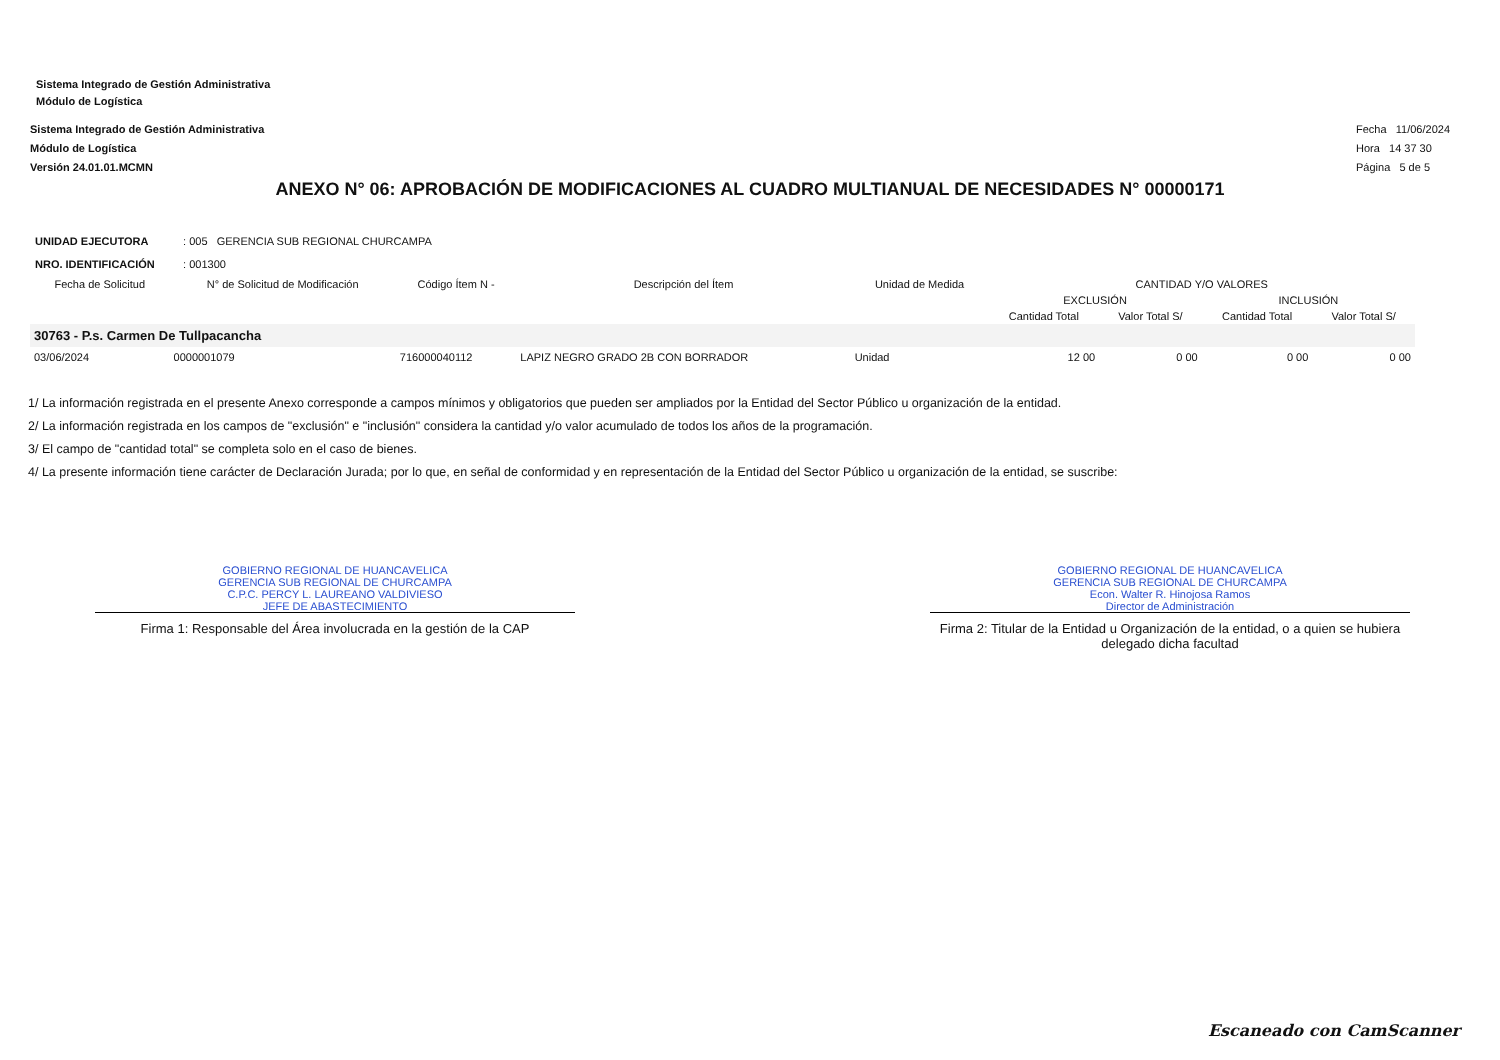Sistema Integrado de Gestión Administrativa
Módulo de Logística
Sistema Integrado de Gestión Administrativa
Módulo de Logística
Versión 24.01.01.MCMN
Fecha 11/06/2024
Hora 14 37 30
Página 5 de 5
ANEXO N° 06: APROBACIÓN DE MODIFICACIONES AL CUADRO MULTIANUAL DE NECESIDADES N° 00000171
UNIDAD EJECUTORA : 005 GERENCIA SUB REGIONAL CHURCAMPA
NRO. IDENTIFICACIÓN : 001300
| Fecha de Solicitud | N° de Solicitud de Modificación | Código Ítem N - | Descripción del Ítem | Unidad de Medida | CANTIDAD Y/O VALORES | | | |
| --- | --- | --- | --- | --- | --- | --- | --- | --- |
| | | | | | EXCLUSIÓN | | INCLUSIÓN | |
| | | | | | Cantidad Total | Valor Total S/ | Cantidad Total | Valor Total S/ |
| 30763 - P.s. Carmen De Tullpacancha | | | | | | | | |
| 03/06/2024 | 0000001079 | 716000040112 | LAPIZ NEGRO GRADO 2B CON BORRADOR | Unidad | 12 00 | 0 00 | 0 00 | 0 00 |
1/ La información registrada en el presente Anexo corresponde a campos mínimos y obligatorios que pueden ser ampliados por la Entidad del Sector Público u organización de la entidad.
2/ La información registrada en los campos de "exclusión" e "inclusión" considera la cantidad y/o valor acumulado de todos los años de la programación.
3/ El campo de "cantidad total" se completa solo en el caso de bienes.
4/ La presente información tiene carácter de Declaración Jurada; por lo que, en señal de conformidad y en representación de la Entidad del Sector Público u organización de la entidad, se suscribe:
GOBIERNO REGIONAL DE HUANCAVELICA
GERENCIA SUB REGIONAL DE CHURCAMPA
C.P.C. PERCY L. LAUREANO VALDIVIESO
JEFE DE ABASTECIMIENTO
Firma 1: Responsable del Área involucrada en la gestión de la CAP
GOBIERNO REGIONAL DE HUANCAVELICA
GERENCIA SUB REGIONAL DE CHURCAMPA
Econ. Walter R. Hinojosa Ramos
Director de Administración
Firma 2: Titular de la Entidad u Organización de la entidad, o a quien se hubiera delegado dicha facultad
Escaneado con CamScanner